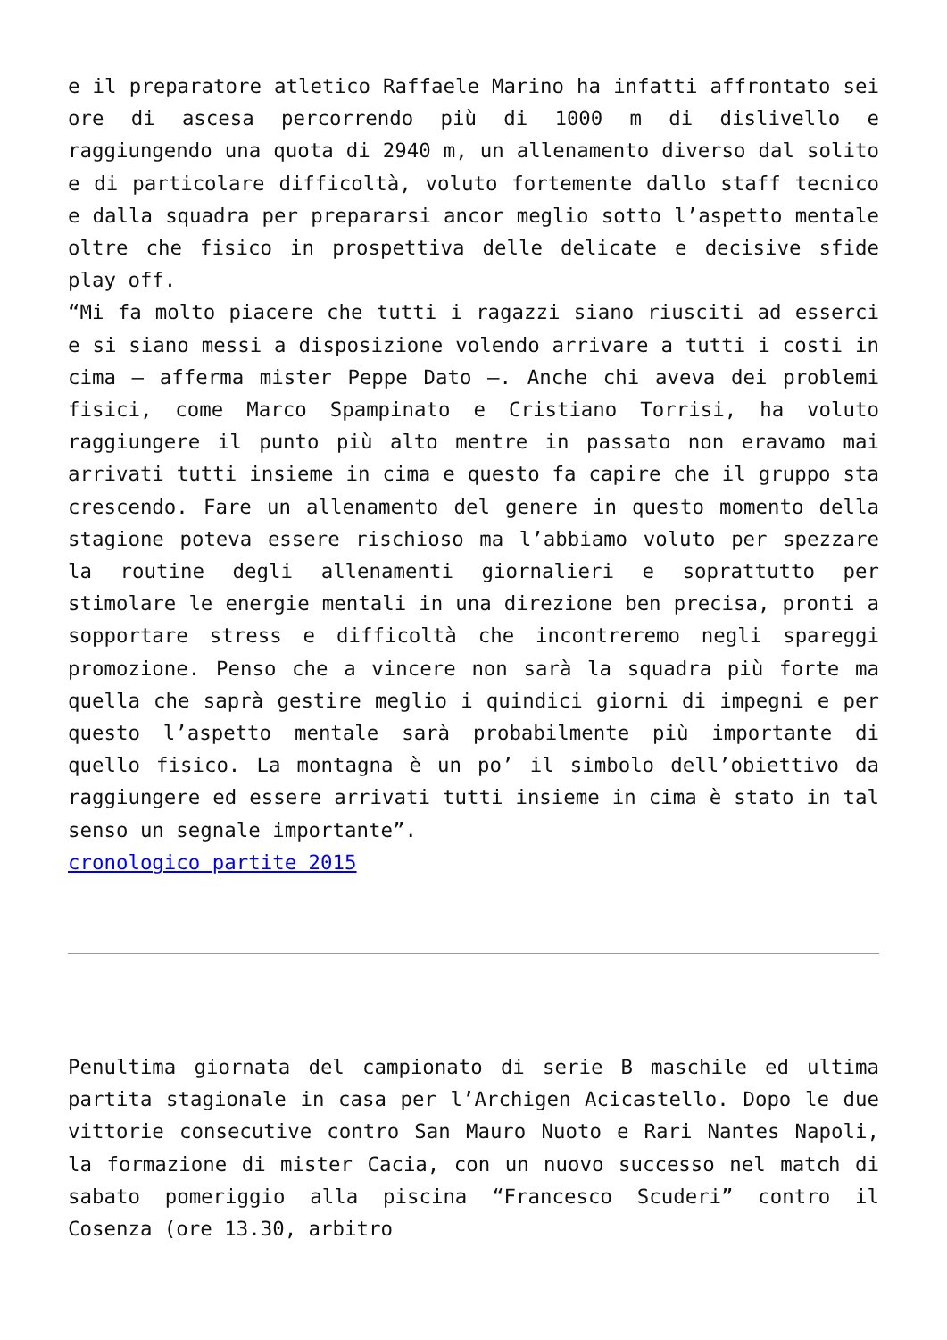e il preparatore atletico Raffaele Marino ha infatti affrontato sei ore di ascesa percorrendo più di 1000 m di dislivello e raggiungendo una quota di 2940 m, un allenamento diverso dal solito e di particolare difficoltà, voluto fortemente dallo staff tecnico e dalla squadra per prepararsi ancor meglio sotto l’aspetto mentale oltre che fisico in prospettiva delle delicate e decisive sfide play off.
“Mi fa molto piacere che tutti i ragazzi siano riusciti ad esserci e si siano messi a disposizione volendo arrivare a tutti i costi in cima – afferma mister Peppe Dato –. Anche chi aveva dei problemi fisici, come Marco Spampinato e Cristiano Torrisi, ha voluto raggiungere il punto più alto mentre in passato non eravamo mai arrivati tutti insieme in cima e questo fa capire che il gruppo sta crescendo. Fare un allenamento del genere in questo momento della stagione poteva essere rischioso ma l’abbiamo voluto per spezzare la routine degli allenamenti giornalieri e soprattutto per stimolare le energie mentali in una direzione ben precisa, pronti a sopportare stress e difficoltà che incontreremo negli spareggi promozione. Penso che a vincere non sarà la squadra più forte ma quella che saprà gestire meglio i quindici giorni di impegni e per questo l’aspetto mentale sarà probabilmente più importante di quello fisico. La montagna è un po’ il simbolo dell’obiettivo da raggiungere ed essere arrivati tutti insieme in cima è stato in tal senso un segnale importante”.
cronologico partite 2015
Penultima giornata del campionato di serie B maschile ed ultima partita stagionale in casa per l’Archigen Acicastello. Dopo le due vittorie consecutive contro San Mauro Nuoto e Rari Nantes Napoli, la formazione di mister Cacia, con un nuovo successo nel match di sabato pomeriggio alla piscina “Francesco Scuderi” contro il Cosenza (ore 13.30, arbitro